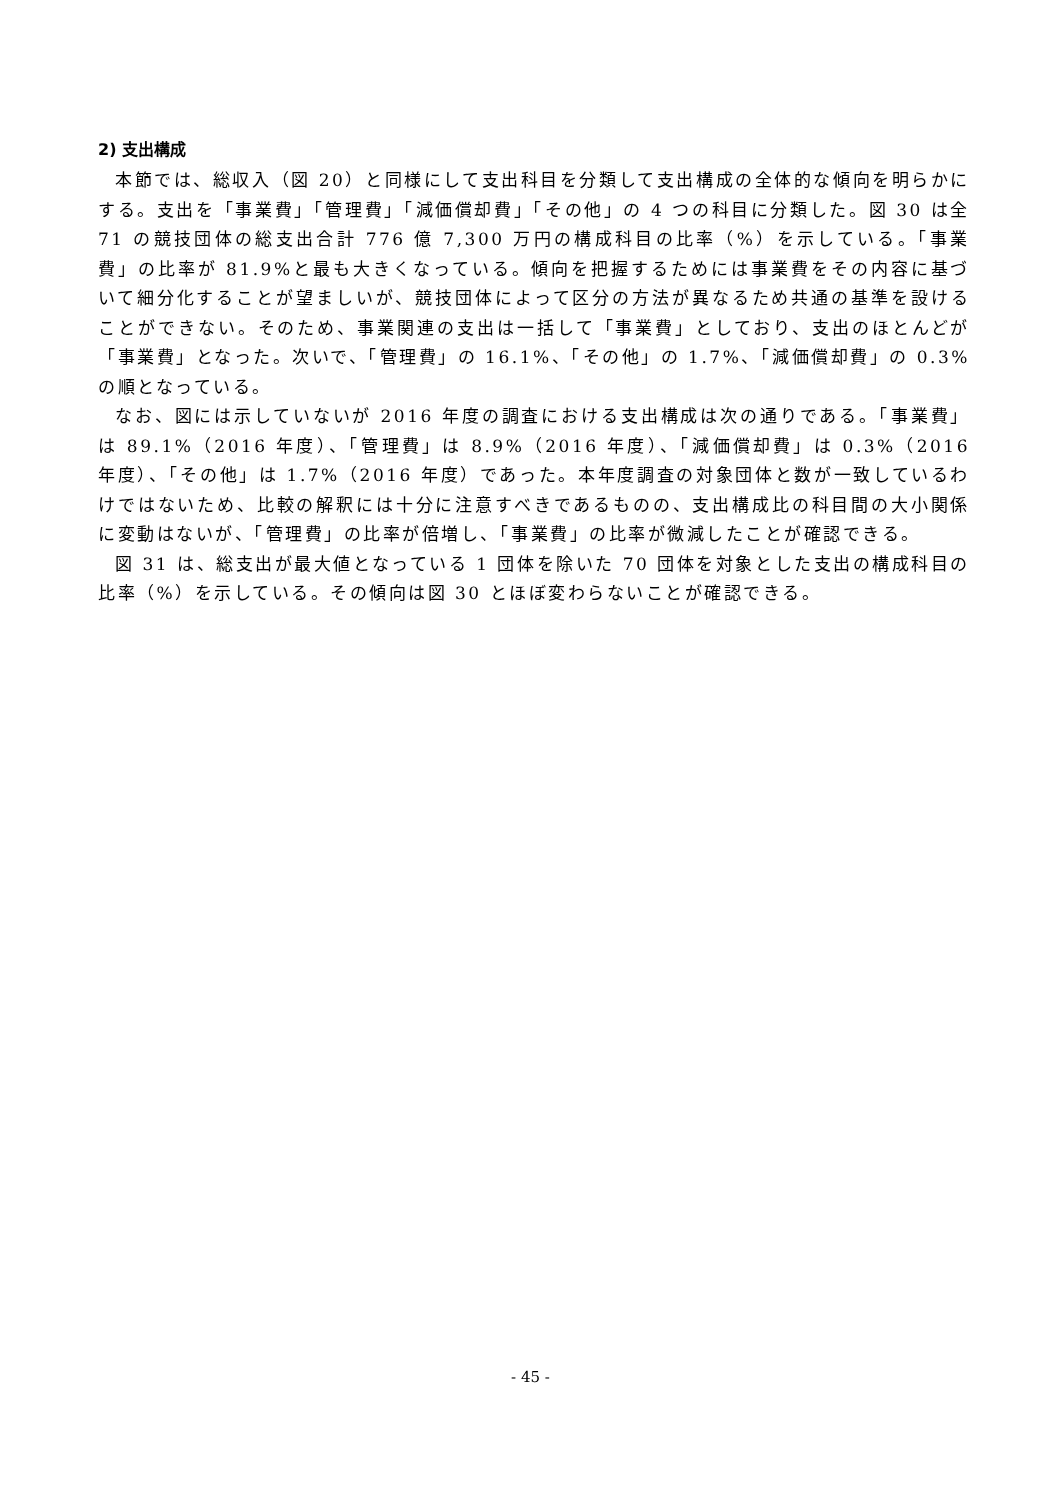2) 支出構成
本節では、総収入（図 20）と同様にして支出科目を分類して支出構成の全体的な傾向を明らかにする。支出を「事業費」「管理費」「減価償却費」「その他」の 4 つの科目に分類した。図 30 は全 71 の競技団体の総支出合計 776 億 7,300 万円の構成科目の比率（%）を示している。「事業費」の比率が 81.9%と最も大きくなっている。傾向を把握するためには事業費をその内容に基づいて細分化することが望ましいが、競技団体によって区分の方法が異なるため共通の基準を設けることができない。そのため、事業関連の支出は一括して「事業費」としており、支出のほとんどが「事業費」となった。次いで、「管理費」の 16.1%、「その他」の 1.7%、「減価償却費」の 0.3%の順となっている。
なお、図には示していないが 2016 年度の調査における支出構成は次の通りである。「事業費」は 89.1%（2016 年度）、「管理費」は 8.9%（2016 年度）、「減価償却費」は 0.3%（2016 年度）、「その他」は 1.7%（2016 年度）であった。本年度調査の対象団体と数が一致しているわけではないため、比較の解釈には十分に注意すべきであるものの、支出構成比の科目間の大小関係に変動はないが、「管理費」の比率が倍増し、「事業費」の比率が微減したことが確認できる。
図 31 は、総支出が最大値となっている 1 団体を除いた 70 団体を対象とした支出の構成科目の比率（%）を示している。その傾向は図 30 とほぼ変わらないことが確認できる。
- 45 -